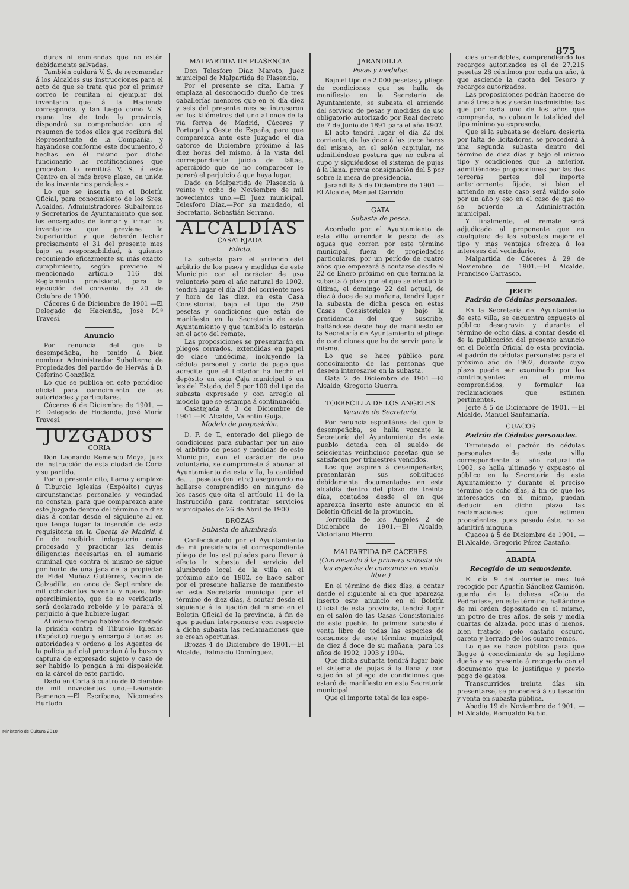875
duras ni enmiendas que no estén debidamente salvadas.
También cuidará V. S. de recomendar á los Alcaldes sus instrucciones para el acto de que se trata que por el primer correo le remitan el ejemplar del inventario que á la Hacienda corresponda, y tan luego como V. S. reuna los de toda la provincia, dispondrá su comprobación con el resumen de todos ellos que recibirá del Representante de la Compañía, y hayándose conforme este documento, ó hechas en él mismo por dicho funcionario las rectificaciones que procedan, lo remitirá V. S. á este Centro en el más breve plazo, en unión de los inventarios parciales.»
Lo que se inserta en el Boletín Oficial, para conocimiento de los Sres. Alcaldes, Administradores Subalternos y Secretarios de Ayuntamiento que son los encargados de formar y firmar los inventarios que previene la Superioridad y que deberán fechar precisamente el 31 del presente mes bajo su responsabilidad, á quienes recomiendo eficazmente su más exacto cumplimiento, según previene el mencionado artículo 116 del Reglamento provisional, para la ejecución del convenio de 20 de Octubre de 1900.
Cáceres 6 de Diciembre de 1901 —El Delegado de Hacienda, José M.ª Travesí.
Anuncio
Por renuncia del que la desempeñaba, he tenido á bien nombrar Administrador Subalterno de Propiedades del partido de Hervás á D. Ceferino González.
Lo que se publica en este periódico oficial para conocimiento de las autoridades y particulares.
Cáceres 6 de Diciembre de 1901. —El Delegado de Hacienda, José María Travesí.
JUZGADOS
CORIA
Don Leonardo Remenco Moya, Juez de instrucción de esta ciudad de Coria y su partido.
Por la presente cito, llamo y emplazo á Tiburcio Iglesias (Expósito) cuyas circunstancias personales y vecindad no constan, para que comparezca ante este Juzgado dentro del término de diez días á contar desde el siguiente al en que tenga lugar la inserción de esta requisitoria en la Gaceta de Madrid, á fin de recibirle indagatoria como procesado y practicar las demás diligencias necesarias en el sumario criminal que contra el mismo se sigue por hurto de una jaca de la propiedad de Fidel Muñoz Gutiérrez, vecino de Calzadilla, en once de Septiembre de mil ochocientos noventa y nueve, bajo apercibimiento, que de no verificarlo, será declarado rebelde y le parará el perjuicio á que hubiere lugar.
Al mismo tiempo habiendo decretado la prisión contra el Tiburcio Iglesias (Expósito) ruego y encargo á todas las autoridades y ordeno á los Agentes de la policía judicial procedan á la busca y captura de expresado sujeto y caso de ser habido lo pongan á mi disposición en la cárcel de este partido.
Dado en Coria á cuatro de Diciembre de mil novecientos uno.—Leonardo Remenco.—El Escribano, Nicomedes Hurtado.
MALPARTIDA DE PLASENCIA
Don Telesforo Díaz Maroto, Juez municipal de Malpartida de Plasencia.
Por el presente se cita, llama y emplaza al desconocido dueño de tres caballerías menores que en el día diez y seis del presente mes se intrusaron en los kilómetros del uno al once de la vía férrea de Madrid, Cáceres y Portugal y Oeste de España, para que comparezca ante este Juzgado el día catorce de Diciembre próximo á las diez horas del mismo, á la vista del correspondiente juicio de faltas, apercibido que de no comparecer le parará el perjuicio á que haya lugar.
Dado en Malpartida de Plasencia á veinte y ocho de Noviembre de mil novecientos uno.—El Juez municipal, Telesforo Díaz.—Por su mandado, el Secretario, Sebastián Serrano.
ALCALDÍAS
CASATEJADA
Edicto.
La subasta para el arriendo del arbitrio de los pesos y medidas de este Municipio con el carácter de uso voluntario para el año natural de 1902, tendrá lugar el día 20 del corriente mes y hora de las diez, en esta Casa Consistorial, bajo el tipo de 250 pesetas y condiciones que están de manifiesto en la Secretaría de este Ayuntamiento y que también lo estarán en el acto del remate.
Las proposiciones se presentarán en pliegos cerrados, extendidas en papel de clase undécima, incluyendo la cédula personal y carta de pago que acredite que el licitador ha hecho el depósito en esta Caja municipal ó en las del Estado, del 5 por 100 del tipo de subasta expresado y con arreglo al modelo que se estampa á continuación.
Casatejada á 3 de Diciembre de 1901.—El Alcalde, Valentín Guija.
Modelo de proposición.
D. F. de T., enterado del pliego de condiciones para subastar por un año el arbitrio de pesos y medidas de este Municipio, con el carácter de uso voluntario, se compromete á abonar al Ayuntamiento de esta villa, la cantidad de..... pesetas (en letra) asegurando no hallarse comprendido en ninguno de los casos que cita el artículo 11 de la Instrucción para contratar servicios municipales de 26 de Abril de 1900.
BROZAS
Subasta de alumbrado.
Confeccionado por el Ayuntamiento de mi presidencia el correspondiente pliego de las estipuladas para llevar á efecto la subasta del servicio del alumbrado local de la villa en el próximo año de 1902, se hace saber por el presente hallarse de manifiesto en esta Secretaría municipal por el término de diez días, á contar desde el siguiente á la fijación del mismo en el Boletín Oficial de la provincia, á fin de que puedan interponerse con respecto á dicha subasta las reclamaciones que se crean oportunas.
Brozas 4 de Diciembre de 1901.—El Alcalde, Dalmacio Domínguez.
JARANDILLA
Pesas y medidas.
Bajo el tipo de 2.000 pesetas y pliego de condiciones que se halla de manifiesto en la Secretaría de Ayuntamiento, se subasta el arriendo del servicio de pesas y medidas de uso obligatorio autorizado por Real decreto de 7 de Junio de 1891 para el año 1902.
El acto tendrá lugar el día 22 del corriente, de las doce á las trece horas del mismo, en el salón capitular, no admitiéndose postura que no cubra el cupo y siguiéndose el sistema de pujas á la llana, previa consignación del 5 por sobre la mesa de presidencia.
Jarandilla 5 de Diciembre de 1901 —El Alcalde, Manuel Garrido.
GATA
Subasta de pesca.
Acordado por el Ayuntamiento de esta villa arrendar la pesca de las aguas que corren por este término municipal, fuera de propiedades particulares, por un período de cuatro años que empezará á contarse desde el 22 de Enero próximo en que termina la subasta ó plazo por el que se efectuó la última, el domingo 22 del actual, de diez á doce de su mañana, tendrá lugar la subasta de dicha pesca en estas Casas Consistoriales y bajo la presidencia del que suscribe, hallándose desde hoy de manifiesto en la Secretaría de Ayuntamiento el pliego de condiciones que ha de servir para la misma.
Lo que se hace público para conocimiento de las personas que deseen interesarse en la subasta.
Gata 2 de Diciembre de 1901.—El Alcalde, Gregorio Guerra.
TORRECILLA DE LOS ANGELES
Vacante de Secretaría.
Por renuncia espontánea del que la desempeñaba, se halla vacante la Secretaría del Ayuntamiento de este pueblo dotada con el sueldo de seiscientas veinticinco pesetas que se satisfacen por trimestres vencidos.
Los que aspiren á desempeñarlas, presentarán sus solicitudes debidamente documentadas en esta alcaldía dentro del plazo de treinta días, contados desde el en que aparezca inserto este anuncio en el Boletín Oficial de la provincia.
Torrecilla de los Angeles 2 de Diciembre de 1901.—El Alcalde, Victoriano Hierro.
MALPARTIDA DE CÁCERES
(Convocando á la primera subasta de las especies de consumos en venta libre.)
En el término de diez días, á contar desde el siguiente al en que aparezca inserto este anuncio en el Boletín Oficial de esta provincia, tendrá lugar en el salón de las Casas Consistoriales de este pueblo, la primera subasta á venta libre de todas las especies de consumos de este término municipal, de diez á doce de su mañana, para los años de 1902, 1903 y 1904.
Que dicha subasta tendrá lugar bajo el sistema de pujas á la llana y con sujeción al pliego de condiciones que estará de manifiesto en esta Secretaría municipal.
Que el importe total de las espe-
cies arrendables, comprendiendo los recargos autorizados es el de 27.215 pesetas 28 céntimos por cada un año, á que asciende la cuota del Tesoro y recargos autorizados.
Las proposiciones podrán hacerse de uno á tres años y serán inadmisibles las que por cada uno de los años que comprenda, no cubran la totalidad del tipo mínimo ya expresado.
Que si la subasta se declara desierta por falta de licitadores, se procederá á una segunda subasta dentro del término de diez días y bajo el mismo tipo y condiciones que la anterior, admitiéndose proposiciones por las dos terceras partes del importe anteriormente fijado, si bien el arriendo en este caso será válido solo por un año y eso en el caso de que no se acuerde la Administración municipal.
Y finalmente, el remate será adjudicado al proponente que en cualquiera de las subastas mejore el tipo y más ventajas ofrezca á los intereses del vecindario.
Malpartida de Cáceres á 29 de Noviembre de 1901.—El Alcalde, Francisco Carrasco.
JERTE
Padrón de Cédulas personales.
En la Secretaría del Ayuntamiento de esta villa, se encuentra expuesto al público desagravio y durante el término de ocho días, á contar desde el de la publicación del presente anuncio en el Boletín Oficial de esta provincia, el padrón de cédulas personales para el próximo año de 1902, durante cuyo plazo puede ser examinado por los contribuyentes en el mismo comprendidos, y formular las reclamaciones que estimen pertinentes.
Jerte á 5 de Diciembre de 1901. —El Alcalde, Manuel Santamaría.
CUACOS
Padrón de Cédulas personales.
Terminado el padrón de cédulas personales de esta villa correspondiente al año natural de 1902, se halla ultimado y expuesto al público en la Secretaría de este Ayuntamiento y durante el preciso término de ocho días, á fin de que los interesados en el mismo, puedan deducir en dicho plazo las reclamaciones que estimen procedentes, pues pasado éste, no se admitirá ninguna.
Cuacos á 5 de Diciembre de 1901. —El Alcalde, Gregorio Pérez Castaño.
ABADÍA
Recogido de un semoviente.
El día 9 del corriente mes fué recogido por Agustín Sánchez Camisón, guarda de la dehesa «Coto de Pedrarias», en este término, hallándose de mi orden depositado en el mismo, un potro de tres años, de seis y media cuartas de alzada, poco más ó menos, bien tratado, pelo castaño oscuro, careto y herrado de los cuatro remos.
Lo que se hace público para que llegue á conocimiento de su legítimo dueño y se presente á recogerlo con el documento que lo justifique y previo pago de gastos.
Transcurridos treinta días sin presentarse, se procederá á su tasación y venta en subasta pública.
Abadía 19 de Noviembre de 1901. —El Alcalde, Romualdo Rubio.
Ministerio de Cultura 2010